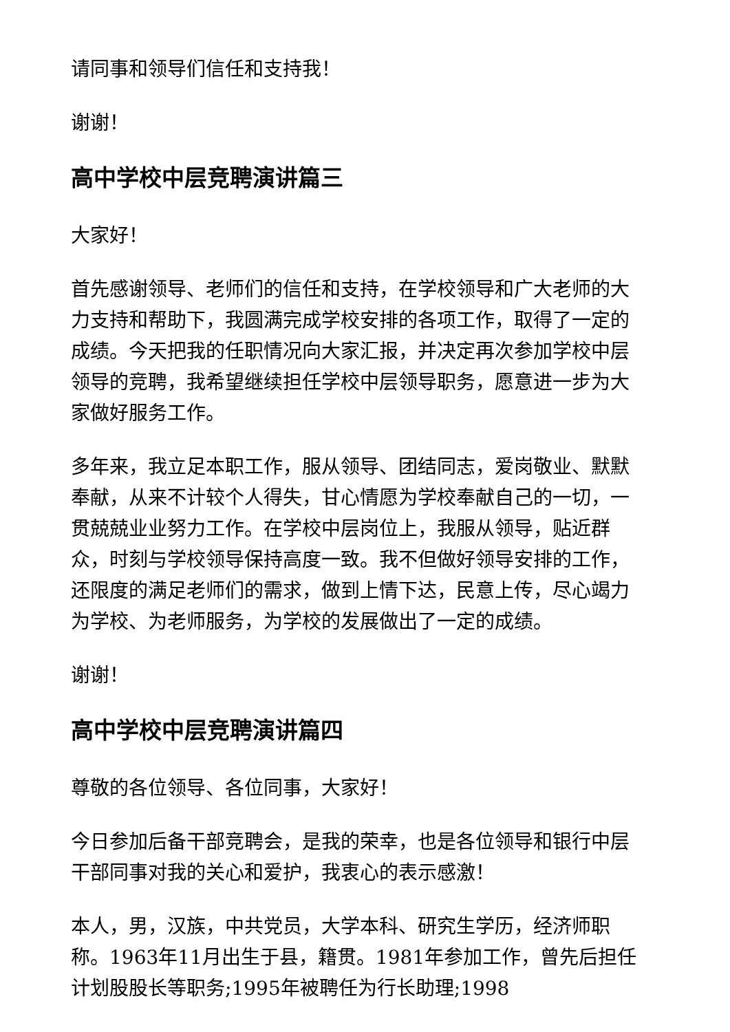请同事和领导们信任和支持我！
谢谢！
高中学校中层竞聘演讲篇三
大家好！
首先感谢领导、老师们的信任和支持，在学校领导和广大老师的大力支持和帮助下，我圆满完成学校安排的各项工作，取得了一定的成绩。今天把我的任职情况向大家汇报，并决定再次参加学校中层领导的竞聘，我希望继续担任学校中层领导职务，愿意进一步为大家做好服务工作。
多年来，我立足本职工作，服从领导、团结同志，爱岗敬业、默默奉献，从来不计较个人得失，甘心情愿为学校奉献自己的一切，一贯兢兢业业努力工作。在学校中层岗位上，我服从领导，贴近群众，时刻与学校领导保持高度一致。我不但做好领导安排的工作，还限度的满足老师们的需求，做到上情下达，民意上传，尽心竭力为学校、为老师服务，为学校的发展做出了一定的成绩。
谢谢！
高中学校中层竞聘演讲篇四
尊敬的各位领导、各位同事，大家好！
今日参加后备干部竞聘会，是我的荣幸，也是各位领导和银行中层干部同事对我的关心和爱护，我衷心的表示感激！
本人，男，汉族，中共党员，大学本科、研究生学历，经济师职称。1963年11月出生于县，籍贯。1981年参加工作，曾先后担任计划股股长等职务;1995年被聘任为行长助理;1998